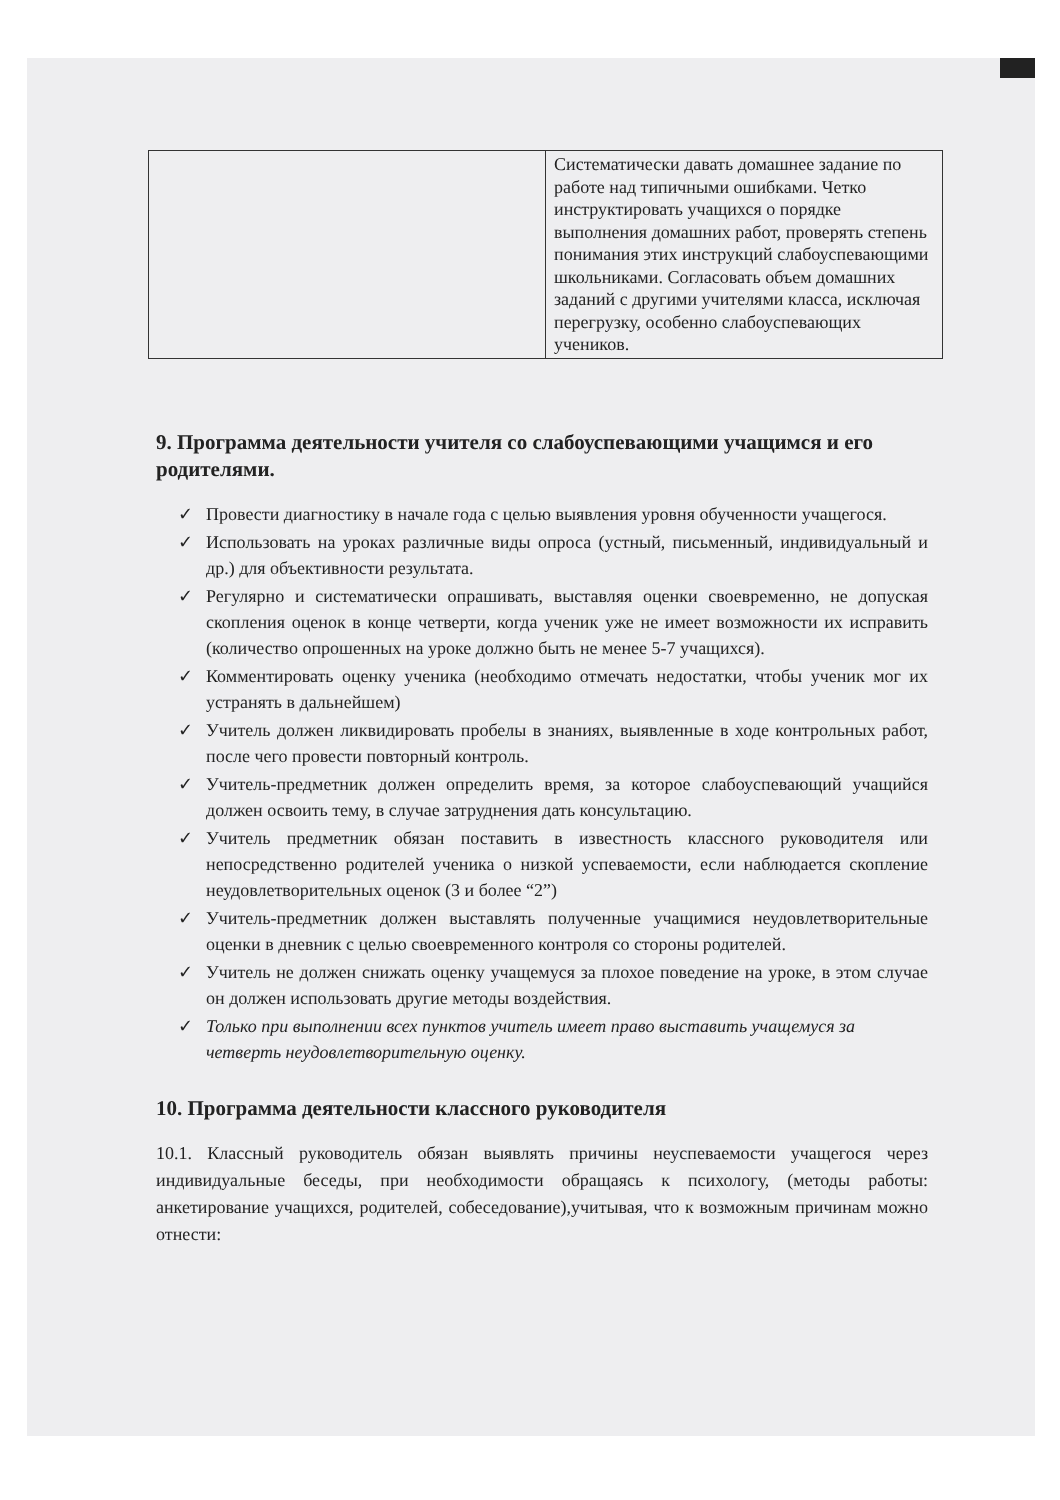| | Систематически давать домашнее задание по работе над типичными ошибками. Четко инструктировать учащихся о порядке выполнения домашних работ, проверять степень понимания этих инструкций слабоуспевающими школьниками. Согласовать объем домашних заданий с другими учителями класса, исключая перегрузку, особенно слабоуспевающих учеников. |
9. Программа деятельности учителя со слабоуспевающими учащимся и его родителями.
✓ Провести диагностику в начале года с целью выявления уровня обученности учащегося.
✓ Использовать на уроках различные виды опроса (устный, письменный, индивидуальный и др.) для объективности результата.
✓ Регулярно и систематически опрашивать, выставляя оценки своевременно, не допуская скопления оценок в конце четверти, когда ученик уже не имеет возможности их исправить (количество опрошенных на уроке должно быть не менее 5-7 учащихся).
✓ Комментировать оценку ученика (необходимо отмечать недостатки, чтобы ученик мог их устранять в дальнейшем)
✓ Учитель должен ликвидировать пробелы в знаниях, выявленные в ходе контрольных работ, после чего провести повторный контроль.
✓ Учитель-предметник должен определить время, за которое слабоуспевающий учащийся должен освоить тему, в случае затруднения дать консультацию.
✓ Учитель предметник обязан поставить в известность классного руководителя или непосредственно родителей ученика о низкой успеваемости, если наблюдается скопление неудовлетворительных оценок (3 и более “2”)
✓ Учитель-предметник должен выставлять полученные учащимися неудовлетворительные оценки в дневник с целью своевременного контроля со стороны родителей.
✓ Учитель не должен снижать оценку учащемуся за плохое поведение на уроке, в этом случае он должен использовать другие методы воздействия.
✓ Только при выполнении всех пунктов учитель имеет право выставить учащемуся за четверть неудовлетворительную оценку.
10. Программа деятельности классного руководителя
10.1. Классный руководитель обязан выявлять причины неуспеваемости учащегося через индивидуальные беседы, при необходимости обращаясь к психологу, (методы работы: анкетирование учащихся, родителей, собеседование),учитывая, что к возможным причинам можно отнести: